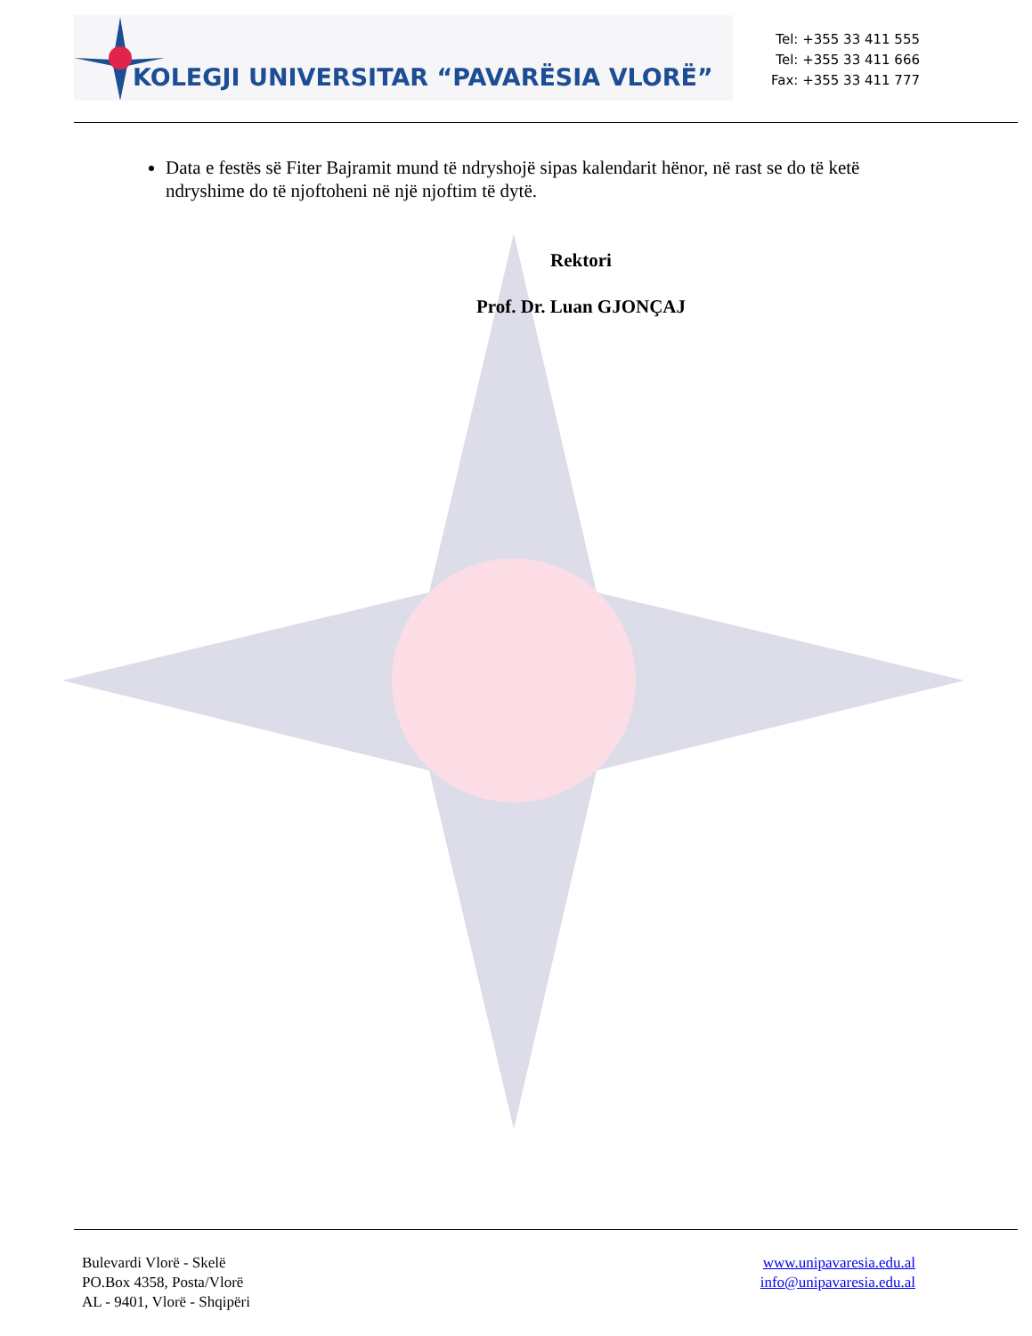KOLEGJI UNIVERSITAR “PAVARËSIA VLORË”
Tel: +355 33 411 555
Tel: +355 33 411 666
Fax: +355 33 411 777
Data e festës së Fiter Bajramit mund të ndryshojë sipas kalendarit hënor, në rast se do të ketë ndryshime do të njoftoheni në një njoftim të dytë.
Rektori
Prof. Dr. Luan GJONÇAJ
Bulevardi Vlorë - Skelë
PO.Box 4358, Posta/Vlorë
AL - 9401, Vlorë - Shqipëri
www.unipavaresia.edu.al
info@unipavaresia.edu.al